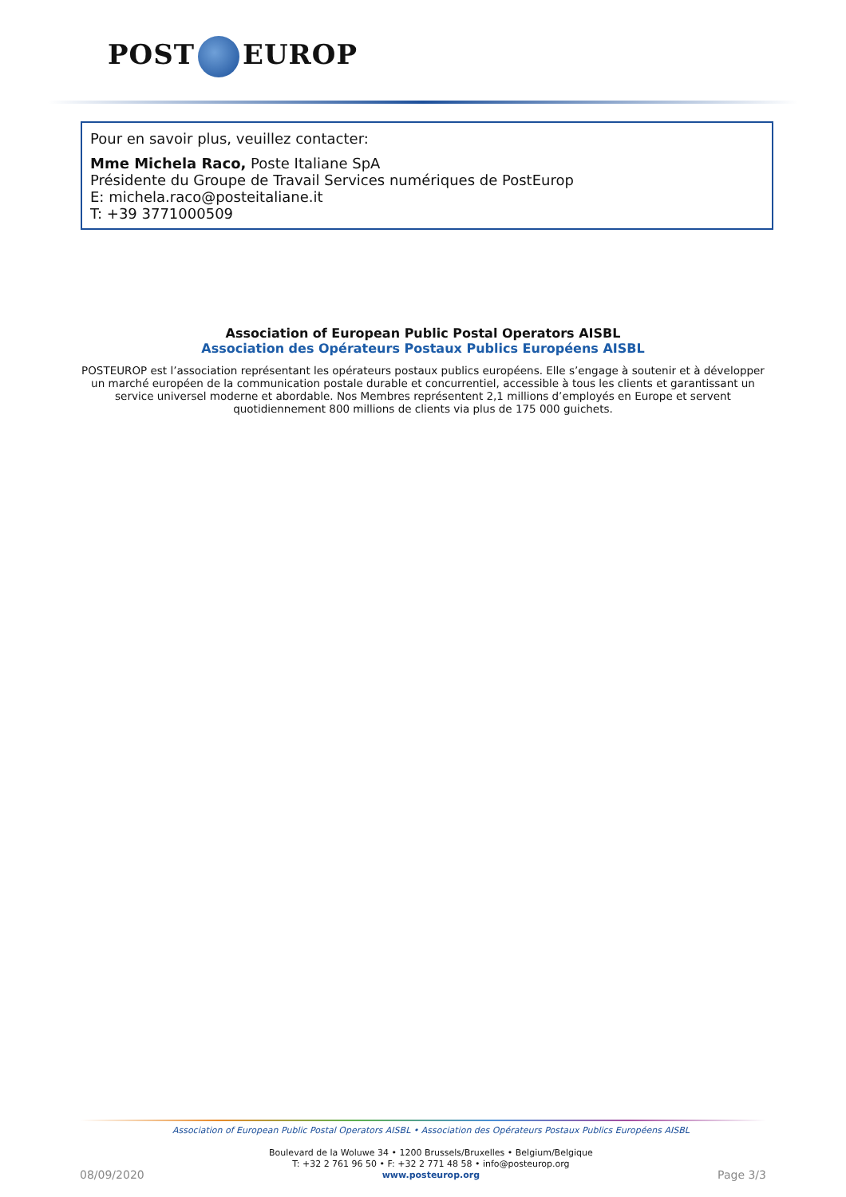POST EUROP
Pour en savoir plus, veuillez contacter:
Mme Michela Raco, Poste Italiane SpA
Présidente du Groupe de Travail Services numériques de PostEurop
E: michela.raco@posteitaliane.it
T: +39 3771000509
Association of European Public Postal Operators AISBL
Association des Opérateurs Postaux Publics Européens AISBL
POSTEUROP est l’association représentant les opérateurs postaux publics européens. Elle s’engage à soutenir et à développer un marché européen de la communication postale durable et concurrentiel, accessible à tous les clients et garantissant un service universel moderne et abordable. Nos Membres représentent 2,1 millions d’employés en Europe et servent quotidiennement 800 millions de clients via plus de 175 000 guichets.
08/09/2020
Association of European Public Postal Operators AISBL • Association des Opérateurs Postaux Publics Européens AISBL
Boulevard de la Woluwe 34 • 1200 Brussels/Bruxelles • Belgium/Belgique
T: +32 2 761 96 50 • F: +32 2 771 48 58 • info@posteurop.org
www.posteurop.org
Page 3/3